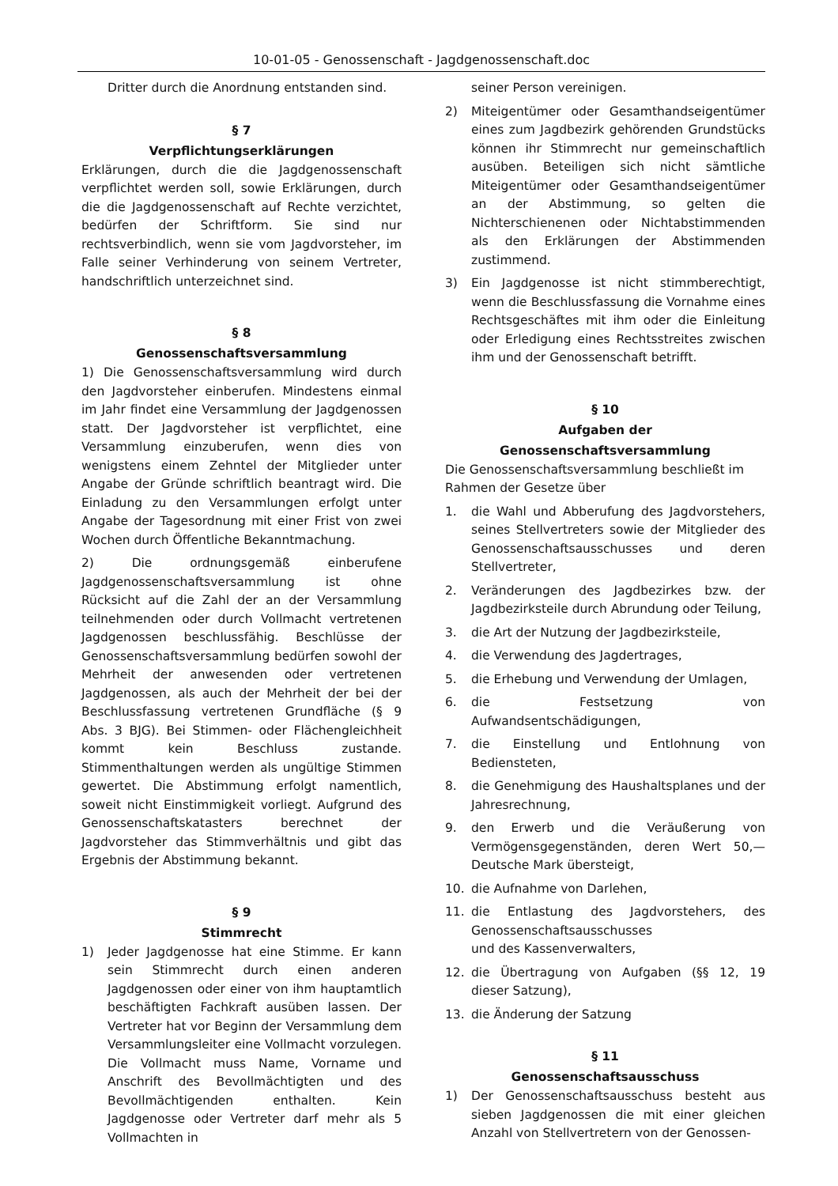10-01-05 - Genossenschaft - Jagdgenossenschaft.doc
Dritter durch die Anordnung entstanden sind.
§ 7
Verpflichtungserklärungen
Erklärungen, durch die die Jagdgenossenschaft verpflichtet werden soll, sowie Erklärungen, durch die die Jagdgenossenschaft auf Rechte verzichtet, bedürfen der Schriftform. Sie sind nur rechtsverbindlich, wenn sie vom Jagdvorsteher, im Falle seiner Verhinderung von seinem Vertreter, handschriftlich unterzeichnet sind.
§ 8
Genossenschaftsversammlung
1) Die Genossenschaftsversammlung wird durch den Jagdvorsteher einberufen. Mindestens einmal im Jahr findet eine Versammlung der Jagdgenossen statt. Der Jagdvorsteher ist verpflichtet, eine Versammlung einzuberufen, wenn dies von wenigstens einem Zehntel der Mitglieder unter Angabe der Gründe schriftlich beantragt wird. Die Einladung zu den Versammlungen erfolgt unter Angabe der Tagesordnung mit einer Frist von zwei Wochen durch Öffentliche Bekanntmachung.
2) Die ordnungsgemäß einberufene Jagdgenossenschaftsversammlung ist ohne Rücksicht auf die Zahl der an der Versammlung teilnehmenden oder durch Vollmacht vertretenen Jagdgenossen beschlussfähig. Beschlüsse der Genossenschaftsversammlung bedürfen sowohl der Mehrheit der anwesenden oder vertretenen Jagdgenossen, als auch der Mehrheit der bei der Beschlussfassung vertretenen Grundfläche (§ 9 Abs. 3 BJG). Bei Stimmen- oder Flächengleichheit kommt kein Beschluss zustande. Stimmenthaltungen werden als ungültige Stimmen gewertet. Die Abstimmung erfolgt namentlich, soweit nicht Einstimmigkeit vorliegt. Aufgrund des Genossenschaftskatasters berechnet der Jagdvorsteher das Stimmverhältnis und gibt das Ergebnis der Abstimmung bekannt.
§ 9
Stimmrecht
1) Jeder Jagdgenosse hat eine Stimme. Er kann sein Stimmrecht durch einen anderen Jagdgenossen oder einer von ihm hauptamtlich beschäftigten Fachkraft ausüben lassen. Der Vertreter hat vor Beginn der Versammlung dem Versammlungsleiter eine Vollmacht vorzulegen. Die Vollmacht muss Name, Vorname und Anschrift des Bevollmächtigten und des Bevollmächtigenden enthalten. Kein Jagdgenosse oder Vertreter darf mehr als 5 Vollmachten in
seiner Person vereinigen.
2) Miteigentümer oder Gesamthandseigentümer eines zum Jagdbezirk gehörenden Grundstücks können ihr Stimmrecht nur gemeinschaftlich ausüben. Beteiligen sich nicht sämtliche Miteigentümer oder Gesamthandseigentümer an der Abstimmung, so gelten die Nichterschienenen oder Nichtabstimmenden als den Erklärungen der Abstimmenden zustimmend.
3) Ein Jagdgenosse ist nicht stimmberechtigt, wenn die Beschlussfassung die Vornahme eines Rechtsgeschäftes mit ihm oder die Einleitung oder Erledigung eines Rechtsstreites zwischen ihm und der Genossenschaft betrifft.
§ 10
Aufgaben der
Genossenschaftsversammlung
Die Genossenschaftsversammlung beschließt im
Rahmen der Gesetze über
1. die Wahl und Abberufung des Jagdvorstehers, seines Stellvertreters sowie der Mitglieder des Genossenschaftsausschusses und deren Stellvertreter,
2. Veränderungen des Jagdbezirkes bzw. der Jagdbezirksteile durch Abrundung oder Teilung,
3. die Art der Nutzung der Jagdbezirksteile,
4. die Verwendung des Jagdertrages,
5. die Erhebung und Verwendung der Umlagen,
6. die Festsetzung von Aufwandsentschädigungen,
7. die Einstellung und Entlohnung von Bediensteten,
8. die Genehmigung des Haushaltsplanes und der Jahresrechnung,
9. den Erwerb und die Veräußerung von Vermögensgegenständen, deren Wert 50,— Deutsche Mark übersteigt,
10. die Aufnahme von Darlehen,
11. die Entlastung des Jagdvorstehers, des Genossenschaftsausschusses
und des Kassenverwalters,
12. die Übertragung von Aufgaben (§§ 12, 19 dieser Satzung),
13. die Änderung der Satzung
§ 11
Genossenschaftsausschuss
1) Der Genossenschaftsausschuss besteht aus sieben Jagdgenossen die mit einer gleichen Anzahl von Stellvertretern von der Genossen-